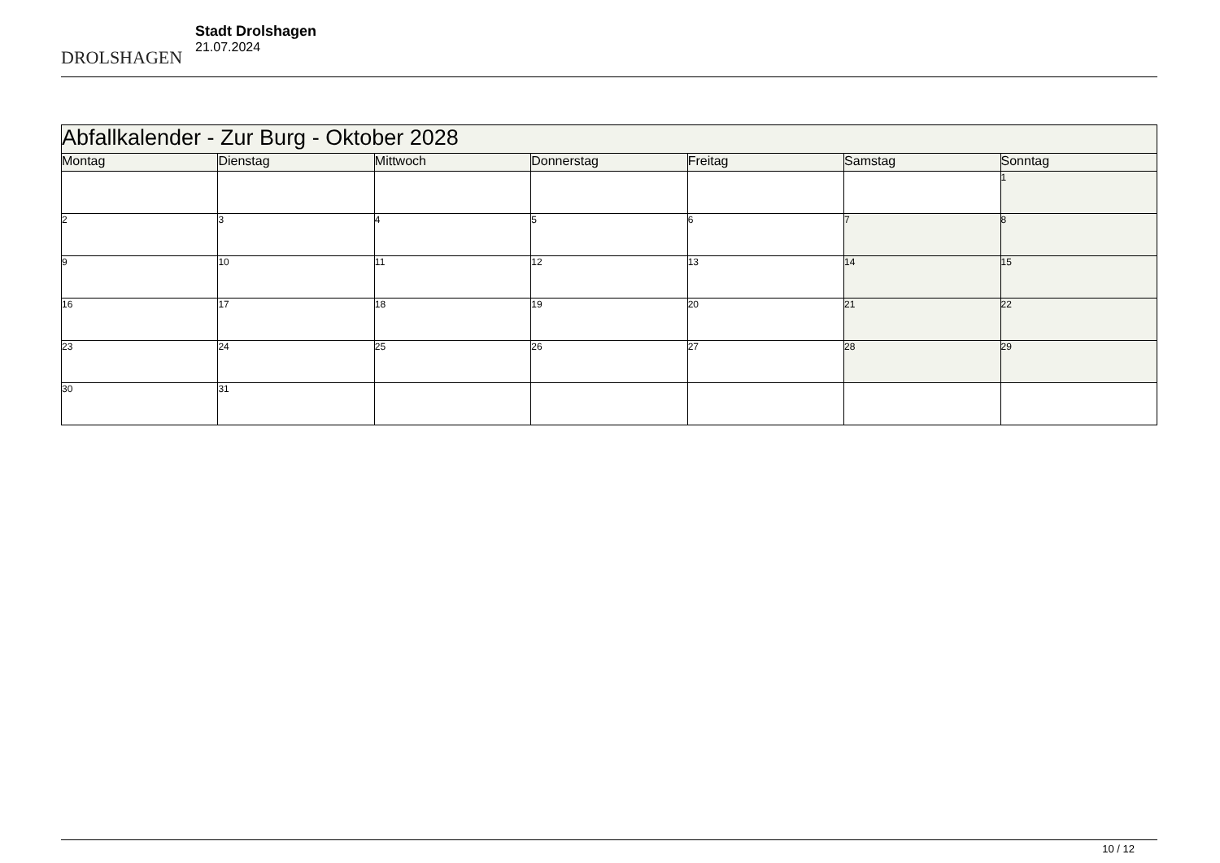DROLSHAGEN
Stadt Drolshagen
21.07.2024
| Abfallkalender - Zur Burg - Oktober 2028 | | | | | | |
| --- | --- | --- | --- | --- | --- | --- |
| Montag | Dienstag | Mittwoch | Donnerstag | Freitag | Samstag | Sonntag |
| | | | | | | 1 |
| 2 | 3 | 4 | 5 | 6 | 7 | 8 |
| 9 | 10 | 11 | 12 | 13 | 14 | 15 |
| 16 | 17 | 18 | 19 | 20 | 21 | 22 |
| 23 | 24 | 25 | 26 | 27 | 28 | 29 |
| 30 | 31 | | | | | |
10 / 12